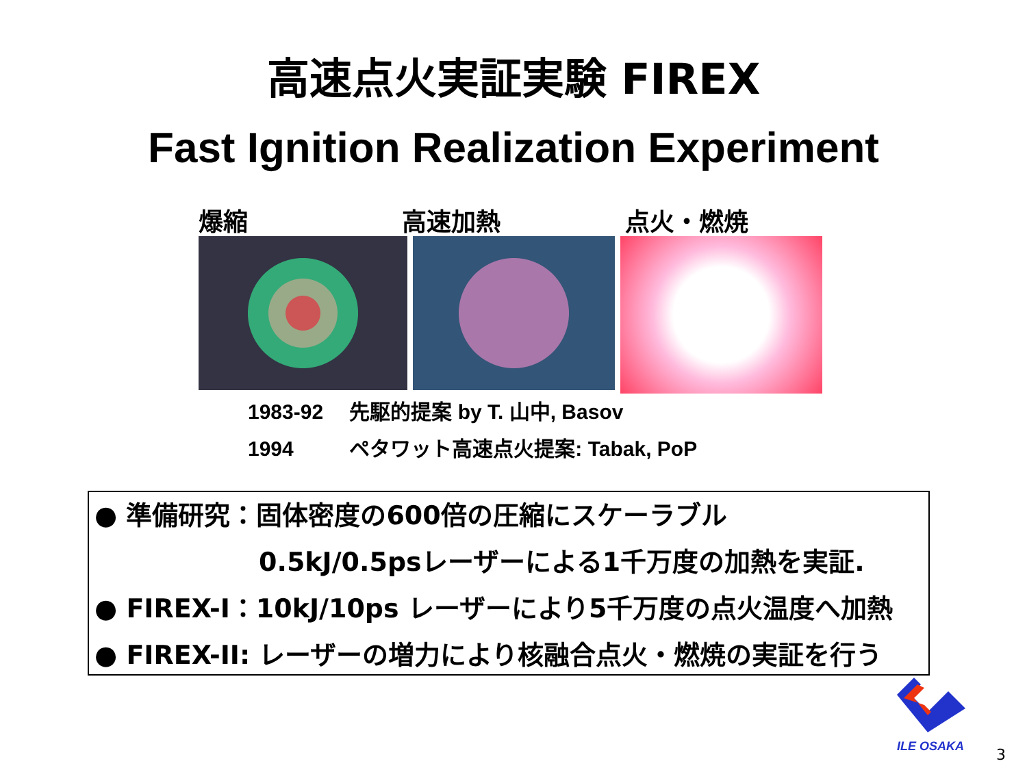高速点火実証実験 FIREX
Fast Ignition Realization Experiment
爆縮 高速加熱 点火・燃焼
1983-92 先駆的提案 by T. 山中, Basov
1994 ペタワット高速点火提案: Tabak, PoP
● 準備研究：固体密度の600倍の圧縮にスケーラブル
0.5kJ/0.5psレーザーによる1千万度の加熱を実証.
● FIREX-I：10kJ/10ps レーザーにより5千万度の点火温度へ加熱
● FIREX-II: レーザーの増力により核融合点火・燃焼の実証を行う
ILE OSAKA 3